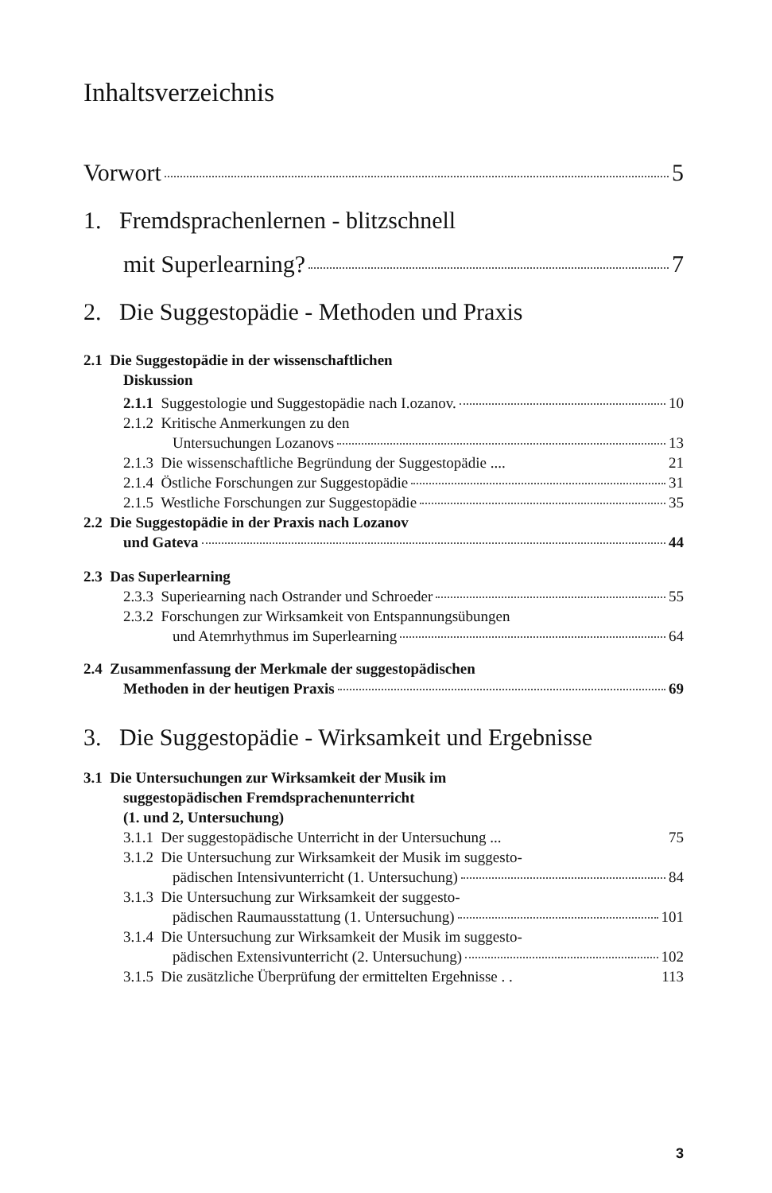Inhaltsverzeichnis
Vorwort 5
1. Fremdsprachenlernen - blitzschnell
mit Superlearning? 7
2. Die Suggestopädie - Methoden und Praxis
2.1 Die Suggestopädie in der wissenschaftlichen
Diskussion
2.1.1 Suggestologie und Suggestopädie nach I.ozanov. 10
2.1.2 Kritische Anmerkungen zu den
Untersuchungen Lozanovs 13
2.1.3 Die wissenschaftliche Begründung der Suggestopädie .... 21
2.1.4 Östliche Forschungen zur Suggestopädie 31
2.1.5 Westliche Forschungen zur Suggestopädie 35
2.2 Die Suggestopädie in der Praxis nach Lozanov
und Gateva 44
2.3 Das Superlearning
2.3.3 Superiearning nach Ostrander und Schroeder 55
2.3.2 Forschungen zur Wirksamkeit von Entspannungsübungen
und Atemrhythmus im Superlearning 64
2.4 Zusammenfassung der Merkmale der suggestopädischen
Methoden in der heutigen Praxis 69
3. Die Suggestopädie - Wirksamkeit und Ergebnisse
3.1 Die Untersuchungen zur Wirksamkeit der Musik im
suggestopädischen Fremdsprachenunterricht
(1. und 2, Untersuchung)
3.1.1 Der suggestopädische Unterricht in der Untersuchung ... 75
3.1.2 Die Untersuchung zur Wirksamkeit der Musik im suggesto-
pädischen Intensivunterricht (1. Untersuchung) 84
3.1.3 Die Untersuchung zur Wirksamkeit der suggesto-
pädischen Raumausstattung (1. Untersuchung) 101
3.1.4 Die Untersuchung zur Wirksamkeit der Musik im suggesto-
pädischen Extensivunterricht (2. Untersuchung) 102
3.1.5 Die zusätzliche Überprüfung der ermittelten Ergehnisse . . 113
3